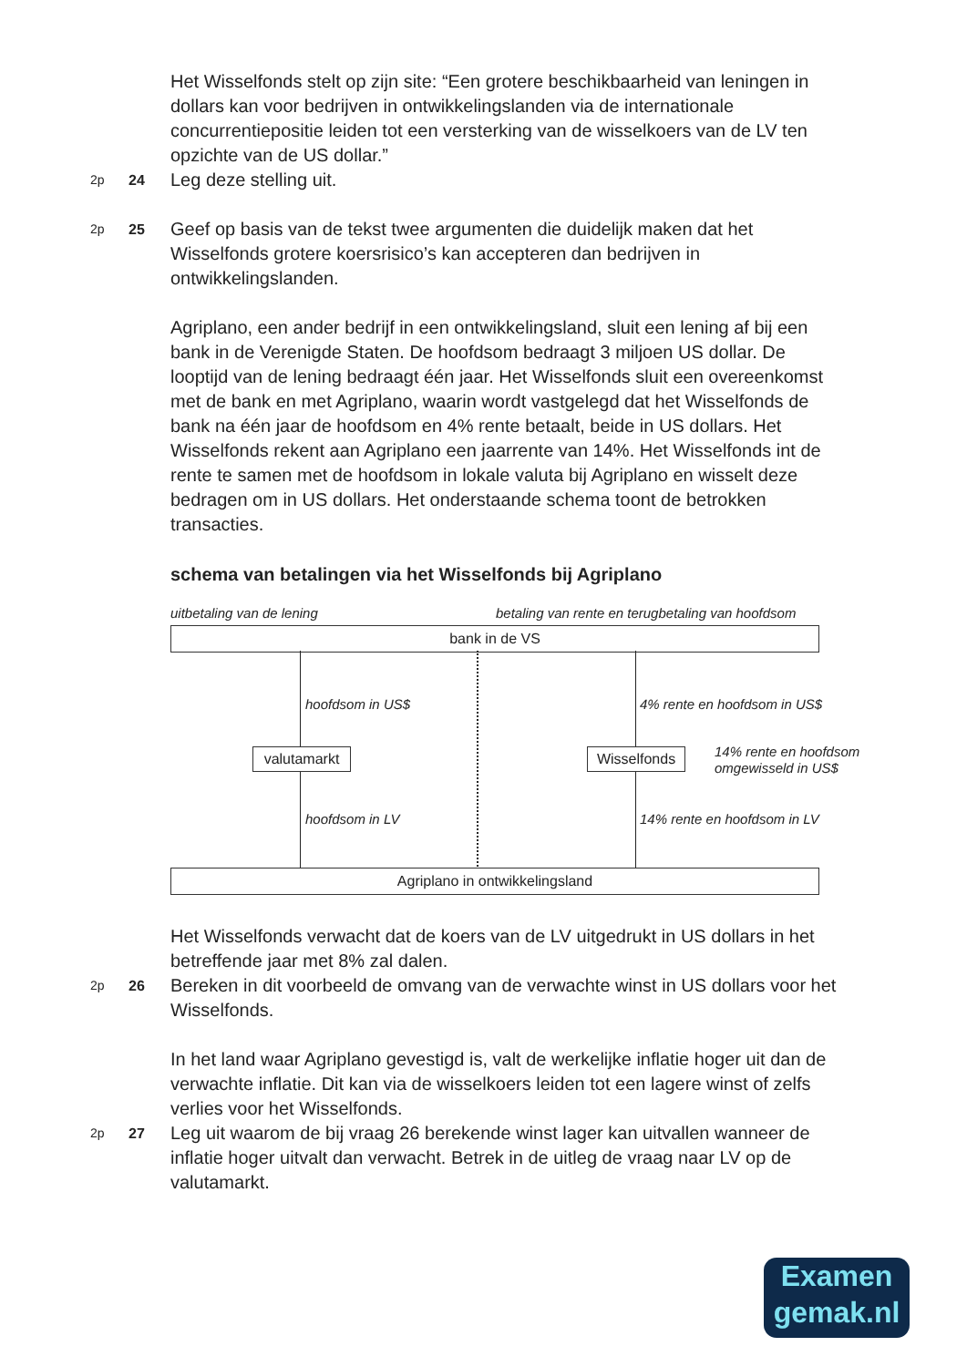Het Wisselfonds stelt op zijn site: “Een grotere beschikbaarheid van leningen in dollars kan voor bedrijven in ontwikkelingslanden via de internationale concurrentiepositie leiden tot een versterking van de wisselkoers van de LV ten opzichte van de US dollar.”
2p 24 Leg deze stelling uit.
2p 25 Geef op basis van de tekst twee argumenten die duidelijk maken dat het Wisselfonds grotere koersrisico’s kan accepteren dan bedrijven in ontwikkelingslanden.
Agriplano, een ander bedrijf in een ontwikkelingsland, sluit een lening af bij een bank in de Verenigde Staten. De hoofdsom bedraagt 3 miljoen US dollar. De looptijd van de lening bedraagt één jaar. Het Wisselfonds sluit een overeenkomst met de bank en met Agriplano, waarin wordt vastgelegd dat het Wisselfonds de bank na één jaar de hoofdsom en 4% rente betaalt, beide in US dollars. Het Wisselfonds rekent aan Agriplano een jaarrente van 14%. Het Wisselfonds int de rente te samen met de hoofdsom in lokale valuta bij Agriplano en wisselt deze bedragen om in US dollars. Het onderstaande schema toont de betrokken transacties.
schema van betalingen via het Wisselfonds bij Agriplano
uitbetaling van de lening
betaling van rente en terugbetaling van hoofdsom
bank in de VS
hoofdsom in US$
hoofdsom in LV
4% rente en hoofdsom in US$
14% rente en hoofdsom in LV
valutamarkt Wisselfonds
14% rente en hoofdsom
omgewisseld in US$
Agriplano in ontwikkelingsland
Het Wisselfonds verwacht dat de koers van de LV uitgedrukt in US dollars in het betreffende jaar met 8% zal dalen.
2p 26 Bereken in dit voorbeeld de omvang van de verwachte winst in US dollars voor het Wisselfonds.
In het land waar Agriplano gevestigd is, valt de werkelijke inflatie hoger uit dan de verwachte inflatie. Dit kan via de wisselkoers leiden tot een lagere winst of zelfs verlies voor het Wisselfonds.
2p 27 Leg uit waarom de bij vraag 26 berekende winst lager kan uitvallen wanneer de inflatie hoger uitvalt dan verwacht. Betrek in de uitleg de vraag naar LV op de valutamarkt.
Examen
gemak.nl